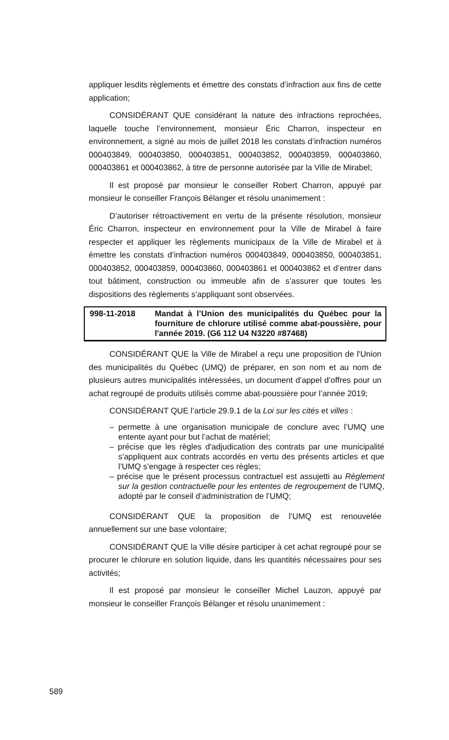appliquer lesdits règlements et émettre des constats d’infraction aux fins de cette application;
CONSIDÉRANT QUE considérant la nature des infractions reprochées, laquelle touche l’environnement, monsieur Éric Charron, inspecteur en environnement, a signé au mois de juillet 2018 les constats d’infraction numéros 000403849, 000403850, 000403851, 000403852, 000403859, 000403860, 000403861 et 000403862, à titre de personne autorisée par la Ville de Mirabel;
Il est proposé par monsieur le conseiller Robert Charron, appuyé par monsieur le conseiller François Bélanger et résolu unanimement :
D’autoriser rétroactivement en vertu de la présente résolution, monsieur Éric Charron, inspecteur en environnement pour la Ville de Mirabel à faire respecter et appliquer les règlements municipaux de la Ville de Mirabel et à émettre les constats d’infraction numéros 000403849, 000403850, 000403851, 000403852, 000403859, 000403860, 000403861 et 000403862 et d’entrer dans tout bâtiment, construction ou immeuble afin de s’assurer que toutes les dispositions des règlements s’appliquant sont observées.
998-11-2018 Mandat à l’Union des municipalités du Québec pour la fourniture de chlorure utilisé comme abat-poussière, pour l'année 2019. (G6 112 U4 N3220 #87468)
CONSIDÉRANT QUE la Ville de Mirabel a reçu une proposition de l'Union des municipalités du Québec (UMQ) de préparer, en son nom et au nom de plusieurs autres municipalités intéressées, un document d’appel d’offres pour un achat regroupé de produits utilisés comme abat-poussière pour l’année 2019;
CONSIDÉRANT QUE l’article 29.9.1 de la Loi sur les cités et villes :
– permette à une organisation municipale de conclure avec l’UMQ une entente ayant pour but l’achat de matériel;
– précise que les règles d'adjudication des contrats par une municipalité s'appliquent aux contrats accordés en vertu des présents articles et que l’UMQ s’engage à respecter ces règles;
– précise que le présent processus contractuel est assujetti au Règlement sur la gestion contractuelle pour les ententes de regroupement de l’UMQ, adopté par le conseil d’administration de l’UMQ;
CONSIDÉRANT QUE la proposition de l’UMQ est renouvelée annuellement sur une base volontaire;
CONSIDÉRANT QUE la Ville désire participer à cet achat regroupé pour se procurer le chlorure en solution liquide, dans les quantités nécessaires pour ses activités;
Il est proposé par monsieur le conseiller Michel Lauzon, appuyé par monsieur le conseiller François Bélanger et résolu unanimement :
589